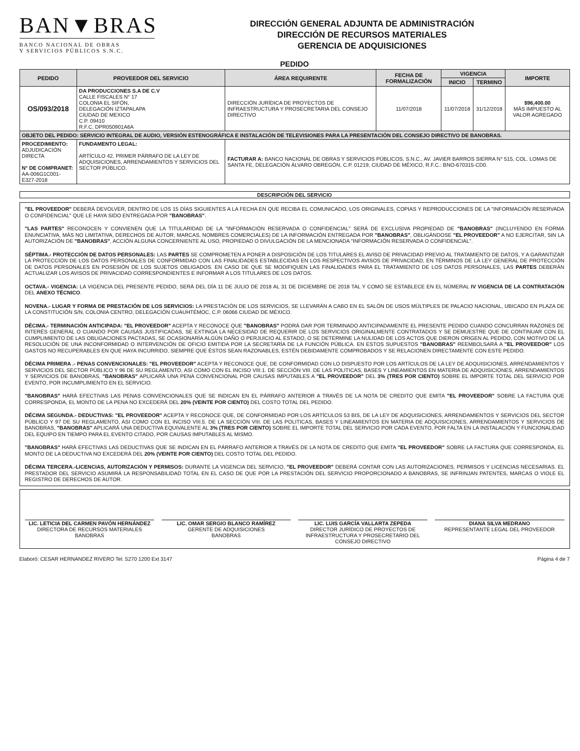BAN▼BRAS
BANCO NACIONAL DE OBRAS
Y SERVICIOS PÚBLICOS S.N.C.
DIRECCIÓN GENERAL ADJUNTA DE ADMINISTRACIÓN
DIRECCIÓN DE RECURSOS MATERIALES
GERENCIA DE ADQUISICIONES
PEDIDO
| PEDIDO | PROVEEDOR DEL SERVICIO | ÁREA REQUIRENTE | FECHA DE FORMALIZACIÓN | VIGENCIA | | IMPORTE |
| --- | --- | --- | --- | --- | --- | --- |
| | | | | INICIO | TERMINO | |
| OS/093/2018 | DA PRODUCCIONES S.A DE C.V CALLE FISCALES N° 17 COLONIA EL SIFÓN, DELEGACIÓN IZTAPALAPA CIUDAD DE MEXICO C.P. 09410 R.F.C. DPR050901A6A | DIRECCIÓN JURÍDICA DE PROYECTOS DE INFRAESTRUCTURA Y PROSECRETARIA DEL CONSEJO DIRECTIVO | 11/07/2018 | 11/07/2018 | 31/12/2018 | $96,400.00 MÁS IMPUESTO AL VALOR AGREGADO |
| OBJETO DEL PEDIDO: SERVICIO INTEGRAL DE AUDIO, VERSIÓN ESTENOGRÁFICA E INSTALACIÓN DE TELEVISIONES PARA LA PRESENTACIÓN DEL CONSEJO DIRECTIVO DE BANOBRAS. | | | | | | |
| PROCEDIMIENTO: ADJUDICACIÓN DIRECTA N° DE COMPRANET: AA-006G1C001-E327-2018 | FUNDAMENTO LEGAL: ARTÍCULO 42, PRIMER PÁRRAFO DE LA LEY DE ADQUISICIONES, ARRENDAMIENTOS Y SERVICIOS DEL SECTOR PÚBLICO. | FACTURAR A: BANCO NACIONAL DE OBRAS Y SERVICIOS PÚBLICOS, S.N.C., AV. JAVIER BARROS SIERRA N° 515, COL. LOMAS DE SANTA FE, DELEGACIÓN ÁLVARO OBREGÓN, C.P. 01219, CIUDAD DE MÉXICO, R.F.C.: BNO-670315-CD0. | | | | |
DESCRIPCIÓN DEL SERVICIO
"EL PROVEEDOR" DEBERÁ DEVOLVER, DENTRO DE LOS 15 DÍAS SIGUIENTES A LA FECHA EN QUE RECIBA EL COMUNICADO, LOS ORIGINALES, COPIAS Y REPRODUCCIONES DE LA "INFORMACIÓN RESERVADA O CONFIDENCIAL" QUE LE HAYA SIDO ENTREGADA POR "BANOBRAS".
"LAS PARTES" RECONOCEN Y CONVIENEN QUE LA TITULARIDAD DE LA "INFORMACIÓN RESERVADA O CONFIDENCIAL" SERÁ DE EXCLUSIVA PROPIEDAD DE "BANOBRAS" (INCLUYENDO EN FORMA ENUNCIATIVA, MÁS NO LIMITATIVA, DERECHOS DE AUTOR, MARCAS, NOMBRES COMERCIALES) DE LA INFORMACIÓN ENTREGADA POR "BANOBRAS", OBLIGÁNDOSE "EL PROVEEDOR" A NO EJERCITAR, SIN LA AUTORIZACIÓN DE "BANOBRAS", ACCIÓN ALGUNA CONCERNIENTE AL USO, PROPIEDAD O DIVULGACIÓN DE LA MENCIONADA "INFORMACIÓN RESERVADA O CONFIDENCIAL".
SÉPTIMA.- PROTECCIÓN DE DATOS PERSONALES: LAS PARTES SE COMPROMETEN A PONER A DISPOSICIÓN DE LOS TITULARES EL AVISO DE PRIVACIDAD PREVIO AL TRATAMIENTO DE DATOS, Y A GARANTIZAR LA PROTECCIÓN DE LOS DATOS PERSONALES DE CONFORMIDAD CON LAS FINALIDADES ESTABLECIDAS EN LOS RESPECTIVOS AVISOS DE PRIVACIDAD, EN TÉRMINOS DE LA LEY GENERAL DE PROTECCIÓN DE DATOS PERSONALES EN POSESIÓN DE LOS SUJETOS OBLIGADOS. EN CASO DE QUE SE MODIFIQUEN LAS FINALIDADES PARA EL TRATAMIENTO DE LOS DATOS PERSONALES, LAS PARTES DEBERÁN ACTUALIZAR LOS AVISOS DE PRIVACIDAD CORRESPONDIENTES E INFORMAR A LOS TITULARES DE LOS DATOS.
OCTAVA.- VIGENCIA: LA VIGENCIA DEL PRESENTE PEDIDO, SERÁ DEL DÍA 11 DE JULIO DE 2018 AL 31 DE DICIEMBRE DE 2018 TAL Y COMO SE ESTABLECE EN EL NÚMERAL IV VIGENCIA DE LA CONTRATACIÓN DEL ANEXO TÉCNICO.
NOVENA.- LUGAR Y FORMA DE PRESTACIÓN DE LOS SERVICIOS: LA PRESTACIÓN DE LOS SERVICIOS, SE LLEVARÁN A CABO EN EL SALÓN DE USOS MÚLTIPLES DE PALACIO NACIONAL, UBICADO EN PLAZA DE LA CONSTITUCIÓN S/N, COLONIA CENTRO, DELEGACIÓN CUAUHTÉMOC, C.P. 06066 CIUDAD DE MÉXICO.
DÉCIMA.- TERMINACIÓN ANTICIPADA: "EL PROVEEDOR" ACEPTA Y RECONOCE QUE "BANOBRAS" PODRÁ DAR POR TERMINADO ANTICIPADAMENTE EL PRESENTE PEDIDO CUANDO CONCURRAN RAZONES DE INTERÉS GENERAL O CUANDO POR CAUSAS JUSTIFICADAS, SE EXTINGA LA NECESIDAD DE REQUERIR DE LOS SERVICIOS ORIGINALMENTE CONTRATADOS Y SE DEMUESTRE QUE DE CONTINUAR CON EL CUMPLIMIENTO DE LAS OBLIGACIONES PACTADAS, SE OCASIONARÍA ALGÚN DAÑO O PERJUICIO AL ESTADO, O SE DETERMINE LA NULIDAD DE LOS ACTOS QUE DIERON ORIGEN AL PEDIDO, CON MOTIVO DE LA RESOLUCIÓN DE UNA INCONFORMIDAD O INTERVENCIÓN DE OFICIO EMITIDA POR LA SECRETARÍA DE LA FUNCIÓN PÚBLICA. EN ESTOS SUPUESTOS "BANOBRAS" REEMBOLSARÁ A "EL PROVEEDOR" LOS GASTOS NO RECUPERABLES EN QUE HAYA INCURRIDO, SIEMPRE QUE ÉSTOS SEAN RAZONABLES, ESTÉN DEBIDAMENTE COMPROBADOS Y SE RELACIONEN DIRECTAMENTE CON ESTE PEDIDO.
DÉCIMA PRIMERA .- PENAS CONVENCIONALES: "EL PROVEEDOR" ACEPTA Y RECONOCE QUE, DE CONFORMIDAD CON LO DISPUESTO POR LOS ARTÍCULOS DE LA LEY DE ADQUISICIONES, ARRENDAMIENTOS Y SERVICIOS DEL SECTOR PÚBLICO Y 96 DE SU REGLAMENTO, ASI COMO CON EL INCISO VIII.1. DE SECCIÓN VIII. DE LAS POLITICAS, BASES Y LINEAMIENTOS EN MATERIA DE ADQUISICIONES, ARRENDAMIENTOS Y SERVICIOS DE BANOBRAS, "BANOBRAS" APLICARÁ UNA PENA CONVENCIONAL POR CAUSAS IMPUTABLES A "EL PROVEEDOR" DEL 3% (TRES POR CIENTO) SOBRE EL IMPORTE TOTAL DEL SERVICIO POR EVENTO, POR INCUMPLIMIENTO EN EL SERVICIO.
"BANOBRAS" HARÁ EFECTIVAS LAS PENAS CONVENCIONALES QUE SE INDICAN EN EL PÁRRAFO ANTERIOR A TRAVÉS DE LA NOTA DE CREDITO QUE EMITA "EL PROVEEDOR" SOBRE LA FACTURA QUE CORRESPONDA, EL MONTO DE LA PENA NO EXCEDERÁ DEL 20% (VEINTE POR CIENTO) DEL COSTO TOTAL DEL PEDIDO.
DÉCIMA SEGUNDA.- DEDUCTIVAS: "EL PROVEEDOR" ACEPTA Y RECONOCE QUE, DE CONFORMIDAD POR LOS ARTÍCULOS 53 BIS, DE LA LEY DE ADQUISICIONES, ARRENDAMIENTOS Y SERVICIOS DEL SECTOR PÚBLICO Y 97 DE SU REGLAMENTO, ASI COMO CON EL INCISO VIII.5. DE LA SECCIÓN VIII. DE LAS POLITICAS, BASES Y LINEAMIENTOS EN MATERIA DE ADQUISICIONES, ARRENDAMIENTOS Y SERVICIOS DE BANOBRAS, "BANOBRAS" APLICARÁ UNA DEDUCTIVA EQUIVALENTE AL 3% (TRES POR CIENTO) SOBRE EL IMPORTE TOTAL DEL SERVICIO POR CADA EVENTO, POR FALTA EN LA INSTALACIÓN Y FUNCIONALIDAD DEL EQUIPO EN TIEMPO PARA EL EVENTO CITADO, POR CAUSAS IMPUTABLES AL MISMO.
"BANOBRAS" HARÁ EFECTIVAS LAS DEDUCTIVAS QUE SE INDICAN EN EL PÁRRAFO ANTERIOR A TRAVÉS DE LA NOTA DE CREDITO QUE EMITA "EL PROVEEDOR" SOBRE LA FACTURA QUE CORRESPONDA, EL MONTO DE LA DEDUCTIVA NO EXCEDERÁ DEL 20% (VEINTE POR CIENTO) DEL COSTO TOTAL DEL PEDIDO.
DÉCIMA TERCERA.-LICENCIAS, AUTORIZACIÓN Y PERMISOS: DURANTE LA VIGENCIA DEL SERVICIO, "EL PROVEEDOR" DEBERÁ CONTAR CON LAS AUTORIZACIONES, PERMISOS Y LICENCIAS NECESARIAS. EL PRESTADOR DEL SERVICIO ASUMIRÁ LA RESPONSABILIDAD TOTAL EN EL CASO DE QUE POR LA PRESTACIÓN DEL SERVICIO PROPORCIONADO A BANOBRAS, SE INFRINJAN PATENTES, MARCAS O VIOLE EL REGISTRO DE DERECHOS DE AUTOR.
LIC. LETICIA DEL CARMEN PAVÓN HERNÁNDEZ
DIRECTORA DE RECURSOS MATERIALES
BANOBRAS
LIC. OMAR SERGIO BLANCO RAMÍREZ
GERENTE DE ADQUISICIONES
BANOBRAS
LIC. LUIS GARCÍA VALLARTA ZEPEDA
DIRECTOR JURÍDICO DE PROYECTOS DE INFRAESTRUCTURA Y PROSECRETARIO DEL CONSEJO DIRECTIVO
DIANA SILVA MEDRANO
REPRESENTANTE LEGAL DEL PROVEEDOR
Elaboró: CESAR HERNANDEZ RIVERO Tel. 5270 1200 Ext 3147 Página 4 de 7